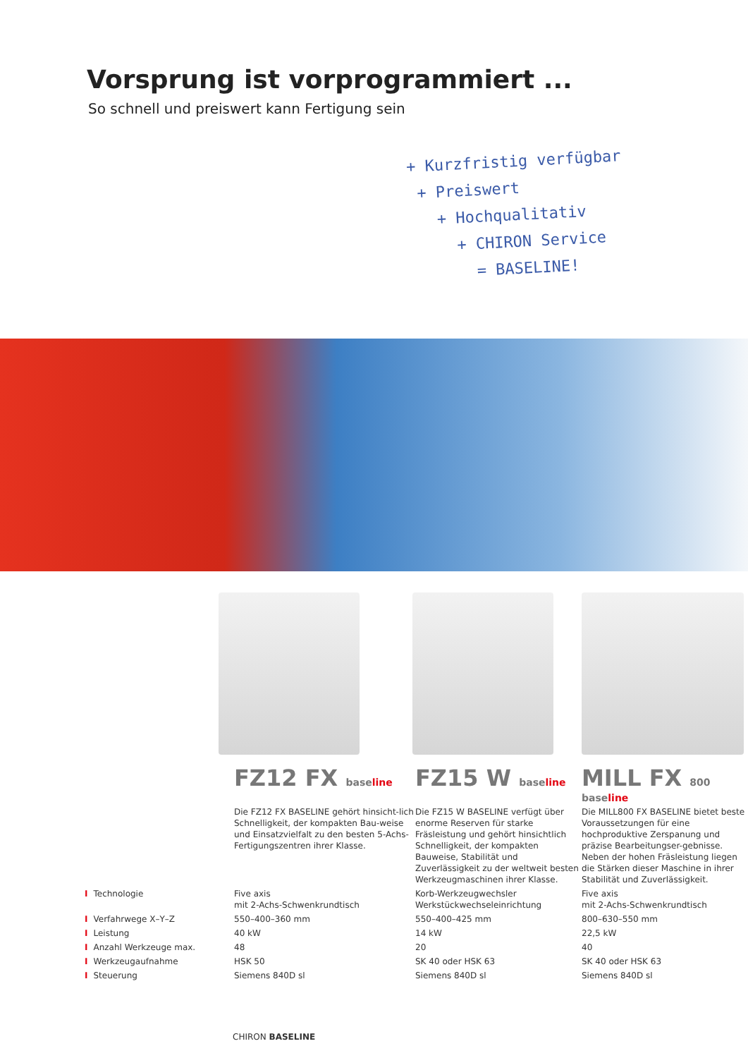Vorsprung ist vorprogrammiert ...
So schnell und preiswert kann Fertigung sein
+ Kurzfristig verfügbar
+ Preiswert
+ Hochqualitativ
+ CHIRON Service
= BASELINE!
| | FZ12 FX base line | FZ15 W base line | MILL FX 800 base line |
| | Die FZ12 FX BASELINE gehört hinsicht-lich Schnelligkeit, der kompakten Bau-weise und Einsatzvielfalt zu den besten 5-Achs-Fertigungszentren ihrer Klasse. | Die FZ15 W BASELINE verfügt über enorme Reserven für starke Fräsleistung und gehört hinsichtlich Schnelligkeit, der kompakten Bauweise, Stabilität und Zuverlässigkeit zu der weltweit besten Werkzeugmaschinen ihrer Klasse. | Die MILL800 FX BASELINE bietet beste Voraussetzungen für eine hochproduktive Zerspanung und präzise Bearbeitungser-gebnisse. Neben der hohen Fräsleistung liegen die Stärken dieser Maschine in ihrer Stabilität und Zuverlässigkeit. |
| I Technologie | Five axis mit 2-Achs-Schwenkrundtisch | Korb-Werkzeugwechsler Werkstückwechseleinrichtung | Five axis mit 2-Achs-Schwenkrundtisch |
| I Verfahrwege X–Y–Z | 550–400–360 mm | 550–400–425 mm | 800–630–550 mm |
| I Leistung | 40 kW | 14 kW | 22,5 kW |
| I Anzahl Werkzeuge max. | 48 | 20 | 40 |
| I Werkzeugaufnahme | HSK 50 | SK 40 oder HSK 63 | SK 40 oder HSK 63 |
| I Steuerung | Siemens 840D sl | Siemens 840D sl | Siemens 840D sl |
CHIRON BASELINE